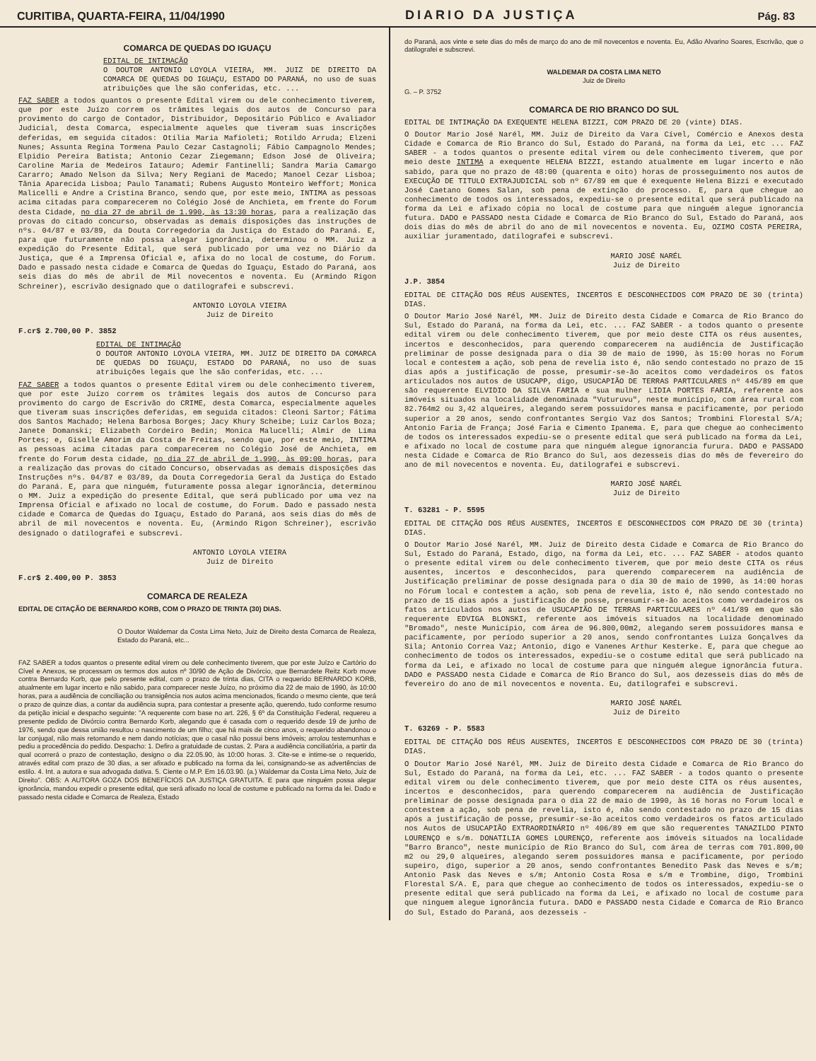CURITIBA, QUARTA-FEIRA, 11/04/1990 DIARIO DA JUSTIÇA Pág. 83
COMARCA DE QUEDAS DO IGUAÇU
EDITAL DE INTIMAÇÃO
O DOUTOR ANTONIO LOYOLA VIEIRA, MM. JUIZ DE DIREITO DA COMARCA DE QUEDAS DO IGUAÇU, ESTADO DO PARANÁ, no uso de suas atribuições que lhe são conferidas, etc. ...
FAZ SABER a todos quantos o presente Edital virem ou dele conhecimento tiverem, que por este Juízo correm os trâmites legais dos autos de Concurso para provimento do cargo de Contador, Distribuidor, Depositário Público e Avaliador Judicial, desta Comarca, especialmente aqueles que tiveram suas inscrições deferidas, em seguida citados: Otilia Maria Mafioleti; Rotildo Arruda; Elzeni Nunes; Assunta Regina Tormena Paulo Cezar Castagnoli; Fábio Campagnolo Mendes; Elpidio Pereira Batista; Antonio Cezar Ziegemann; Edson José de Oliveira; Caroline Maria de Medeiros Iatauro; Ademir Fantinelli; Sandra Maria Camargo Cararro; Amado Nelson da Silva; Nery Regiani de Macedo; Manoel Cezar Lisboa; Tânia Aparecida Lisboa; Paulo Tanamati; Rubens Augusto Monteiro Weffort; Monica Malicelli e Andre a Cristina Branco, sendo que, por este meio, INTIMA as pessoas acima citadas para comparecerem no Colégio José de Anchieta, em frente do Forum desta Cidade, no dia 27 de abril de 1.990, às 13:30 horas, para a realização das provas do citado concurso, observadas as demais disposições das instruções de nºs. 04/87 e 03/89, da Douta Corregedoria da Justiça do Estado do Paraná. E, para que futuramente não possa alegar ignorância, determinou o MM. Juiz a expedição do Presente Edital, que será publicado por uma vez no Diário da Justiça, que é a Imprensa Oficial e, afixa do no local de costume, do Forum. Dado e passado nesta cidade e Comarca de Quedas do Iguaçu, Estado do Paraná, aos seis dias do mês de abril de Mil novecentos e noventa. Eu (Armindo Rigon Schreiner), escrivão designado que o datilografei e subscrevi.
ANTONIO LOYOLA VIEIRA
Juiz de Direito
F.cr$ 2.700,00 P. 3852
EDITAL DE INTIMAÇÃO
O DOUTOR ANTONIO LOYOLA VIEIRA, MM. JUIZ DE DIREITO DA COMARCA DE QUEDAS DO IGUAÇU, ESTADO DO PARANÁ, no uso de suas atribuições legais que lhe são conferidas, etc. ...
FAZ SABER a todos quantos o presente Edital virem ou dele conhecimento tiverem, que por este Juízo correm os trâmites legais dos autos de Concurso para provimento do cargo de Escrivão do CRIME, desta Comarca, especialmente aqueles que tiveram suas inscrições deferidas, em seguida citados: Cleoni Sartor; Fátima dos Santos Machado; Helena Barbosa Borges; Jacy Khury Scheibe; Luiz Carlos Boza; Janete Domanski; Elizabeth Cordeiro Bedin; Monica Malucelli; Almir de Lima Portes; e, Giselle Amorim da Costa de Freitas, sendo que, por este meio, INTIMA as pessoas acima citadas para comparecerem no Colégio José de Anchieta, em frente do Forum desta cidade, no dia 27 de abril de 1.990, às 09:00 horas, para a realização das provas do citado Concurso, observadas as demais disposições das Instruções nºs. 04/87 e 03/89, da Douta Corregedoria Geral da Justiça do Estado do Paraná. E, para que ninguém, futuramente possa alegar ignorância, determinou o MM. Juiz a expedição do presente Edital, que será publicado por uma vez na Imprensa Oficial e afixado no local de costume, do Forum. Dado e passado nesta cidade e Comarca de Quedas do Iguaçu, Estado do Paraná, aos seis dias do mês de abril de mil novecentos e noventa. Eu, (Armindo Rigon Schreiner), escrivão designado o datilografei e subscrevi.
ANTONIO LOYOLA VIEIRA
Juiz de Direito
F.cr$ 2.400,00 P. 3853
COMARCA DE REALEZA
EDITAL DE CITAÇÃO DE BERNARDO KORB, COM O PRAZO DE TRINTA (30) DIAS.
O Doutor Waldemar da Costa Lima Neto, Juiz de Direito desta Comarca de Realeza, Estado do Paraná, etc...
FAZ SABER a todos quantos o presente edital virem ou dele conhecimento tiverem, que por este Juízo e Cartório do Cível e Anexos, se processam os termos dos autos nº 30/90 de Ação de Divórcio, que Bernardete Reitz Korb move contra Bernardo Korb, que pelo presente edital, com o prazo de trinta dias, CITA o requerido BERNARDO KORB, atualmente em lugar incerto e não sabido, para comparecer neste Juízo, no próximo dia 22 de maio de 1990, às 10:00 horas, para a audiência de conciliação ou transigência nos autos acima mencionados, ficando o mesmo ciente, que terá o prazo de quinze dias, a contar da audiência supra, para contestar a presente ação, querendo, tudo conforme resumo da petição inicial e despacho seguinte: "A requerente com base no art. 226, § 6º da Constituição Federal, requereu a presente pedido de Divórcio contra Bernardo Korb, alegando que é casada com o requerido desde 19 de junho de 1976, sendo que dessa união resultou o nascimento de um filho; que há mais de cinco anos, o requerido abandonou o lar conjugal, não mais retornando e nem dando notícias; que o casal não possui bens imóveis; arrolou testemunhas e pediu a procedência do pedido. Despacho: 1. Defiro a gratuidade de custas. 2. Para a audiência conciliatória, a partir da qual ocorrerá o prazo de contestação, designo o dia 22.05.90, às 10:00 horas. 3. Cite-se e intime-se o requerido, através edital com prazo de 30 dias, a ser afixado e publicado na forma da lei, consignando-se as advertências de estilo. 4. Int. a autora e sua advogada dativa. 5. Ciente o M.P. Em 16.03.90. (a.) Waldemar da Costa Lima Neto, Juiz de Direito". OBS: A AUTORA GOZA DOS BENEFÍCIOS DA JUSTIÇA GRATUITA. E para que ninguém possa alegar ignorância, mandou expedir o presente edital, que será afixado no local de costume e publicado na forma da lei. Dado e passado nesta cidade e Comarca de Realeza, Estado
do Paraná, aos vinte e sete dias do mês de março do ano de mil novecentos e noventa. Eu, Adão Alvarino Soares, Escrivão, que o datilografei e subscrevi.
WALDEMAR DA COSTA LIMA NETO
Juiz de Direito
G. – P. 3752
COMARCA DE RIO BRANCO DO SUL
EDITAL DE INTIMAÇÃO DA EXEQUENTE HELENA BIZZI, COM PRAZO DE 20 (vinte) DIAS.
O Doutor Mario José Narél, MM. Juiz de Direito da Vara Cível, Comércio e Anexos desta Cidade e Comarca de Rio Branco do Sul, Estado do Paraná, na forma da Lei, etc ... FAZ SABER - a todos quantos o presente edital virem ou dele conhecimento tiverem, que por meio deste INTIMA a exequente HELENA BIZZI, estando atualmente em lugar incerto e não sabido, para que no prazo de 48:00 (quarenta e oito) horas de prosseguimento nos autos de EXECUÇÃO DE TITULO EXTRAJUDICIAL sob nº 67/89 em que é exequente Helena Bizzi e executado José Caetano Gomes Salan, sob pena de extinção do processo. E, para que chegue ao conhecimento de todos os interessados, expediu-se o presente edital que será publicado na forma da Lei e afixado cópia no local de costume para que ninguém alegue ignorancia futura. DADO e PASSADO nesta Cidade e Comarca de Rio Branco do Sul, Estado do Paraná, aos dois dias do mês de abril do ano de mil novecentos e noventa. Eu, OZIMO COSTA PEREIRA, auxiliar juramentado, datilografei e subscrevi.
MARIO JOSÉ NARÉL
Juiz de Direito
J.P. 3854
EDITAL DE CITAÇÃO DOS RÉUS AUSENTES, INCERTOS E DESCONHECIDOS COM PRAZO DE 30 (trinta) DIAS.
O Doutor Mario José Narél, MM. Juiz de Direito desta Cidade e Comarca de Rio Branco do Sul, Estado do Paraná, na forma da Lei, etc. ... FAZ SABER - a todos quanto o presente edital virem ou dele conhecimento tiverem, que por meio deste CITA os réus ausentes, incertos e desconhecidos, para querendo comparecerem na audiência de Justificação preliminar de posse designada para o dia 30 de maio de 1990, às 15:00 horas no Forum local e contestem a ação, sob pena de revelia isto é, não sendo contestado no prazo de 15 dias após a justificação de posse, presumir-se-ão aceitos como verdadeiros os fatos articulados nos autos de USUCAPP, digo, USUCAPIÃO DE TERRAS PARTICULARES nº 445/89 em que são requerente ELVIDIO DA SILVA FARIA e sua mulher LIDIA PORTES FARIA, referente aos imóveis situados na localidade denominada "Vuturuvu", neste município, com área rural com 82.764m2 ou 3,42 alqueires, alegando serem possuidores mansa e pacificamente, por periodo superior a 20 anos, sendo confrontantes Sergio Vaz dos Santos; Trombini Florestal S/A; Antonio Faria de França; José Faria e Cimento Ipanema. E, para que chegue ao conhecimento de todos os interessados expediu-se o presente edital que será publicado na forma da Lei, e afixado no local de costume para que ninguém alegue ignorancia furura. DADO e PASSADO nesta Cidade e Comarca de Rio Branco do Sul, aos dezesseis dias do mês de fevereiro do ano de mil novecentos e noventa. Eu, datilografei e subscrevi.
MARIO JOSÉ NARÉL
Juiz de Direito
T. 63281 - P. 5595
EDITAL DE CITAÇÃO DOS RÉUS AUSENTES, INCERTOS E DESCONHECIDOS COM PRAZO DE 30 (trinta) DIAS.
O Doutor Mario José Narél, MM. Juiz de Direito desta Cidade e Comarca de Rio Branco do Sul, Estado do Paraná, Estado, digo, na forma da Lei, etc. ... FAZ SABER - atodos quanto o presente edital virem ou dele conhecimento tiverem, que por meio deste CITA os réus ausentes, incertos e desconhecidos, para querendo comparecerem na audiência de Justificação preliminar de posse designada para o dia 30 de maio de 1990, às 14:00 horas no Fórum local e contestem a ação, sob pena de revelia, isto é, não sendo contestado no prazo de 15 dias após a justificação de posse, presumir-se-ão aceitos como verdadeiros os fatos articulados nos autos de USUCAPIÃO DE TERRAS PARTICULARES nº 441/89 em que são requerente EDVIGA BLONSKI, referente aos imóveis situados na localidade denominado "Bromado", neste Município, com área de 96.800,00m2, alegando serem possuidores mansa e pacificamente, por período superior a 20 anos, sendo confrontantes Luiza Gonçalves da Sila; Antonio Correa Vaz; Antonio, digo e Vanenes Arthur Kesterke. E, para que chegue ao conhecimento de todos os interessados, expediu-se o costume edital que será publicado na forma da Lei, e afixado no local de costume para que ninguém alegue ignorância futura. DADO e PASSADO nesta Cidade e Comarca de Rio Branco do Sul, aos dezesseis dias do mês de fevereiro do ano de mil novecentos e noventa. Eu, datilografei e subscrevi.
MARIO JOSÉ NARÉL
Juiz de Direito
T. 63269 - P. 5583
EDITAL DE CITAÇÃO DOS RÉUS AUSENTES, INCERTOS E DESCONHECIDOS COM PRAZO DE 30 (trinta) DIAS.
O Doutor Mario José Narél, MM. Juiz de Direito desta Cidade e Comarca de Rio Branco do Sul, Estado do Paraná, na forma da Lei, etc. ... FAZ SABER - a todos quanto o presente edital virem ou dele conhecimento tiverem, que por meio deste CITA os réus ausentes, incertos e desconhecidos, para querendo comparecerem na audiência de Justificação preliminar de posse designada para o dia 22 de maio de 1990, às 16 horas no Forum local e contestem a ação, sob pena de revelia, isto é, não sendo contestado no prazo de 15 dias após a justificação de posse, presumir-se-ão aceitos como verdadeiros os fatos articulado nos Autos de USUCAPIÃO EXTRAORDINÁRIO nº 406/89 em que são requerentes TANAZILDO PINTO LOURENÇO e s/m. DONATILIA GOMES LOURENÇO, referente aos imóveis situados na localidade "Barro Branco", neste município de Rio Branco do Sul, com área de terras com 701.800,00 m2 ou 29,0 alqueires, alegando serem possuidores mansa e pacificamente, por periodo supeiro, digo, superior a 20 anos, sendo confrontantes Benedito Pask das Neves e s/m; Antonio Pask das Neves e s/m; Antonio Costa Rosa e s/m e Trombine, digo, Trombini Florestal S/A. E, para que chegue ao conhecimento de todos os interessados, expediu-se o presente edital que será publicado na forma da Lei, e afixado no local de costume para que ninguem alegue ignorância futura. DADO e PASSADO nesta Cidade e Comarca de Rio Branco do Sul, Estado do Paraná, aos dezesseis -